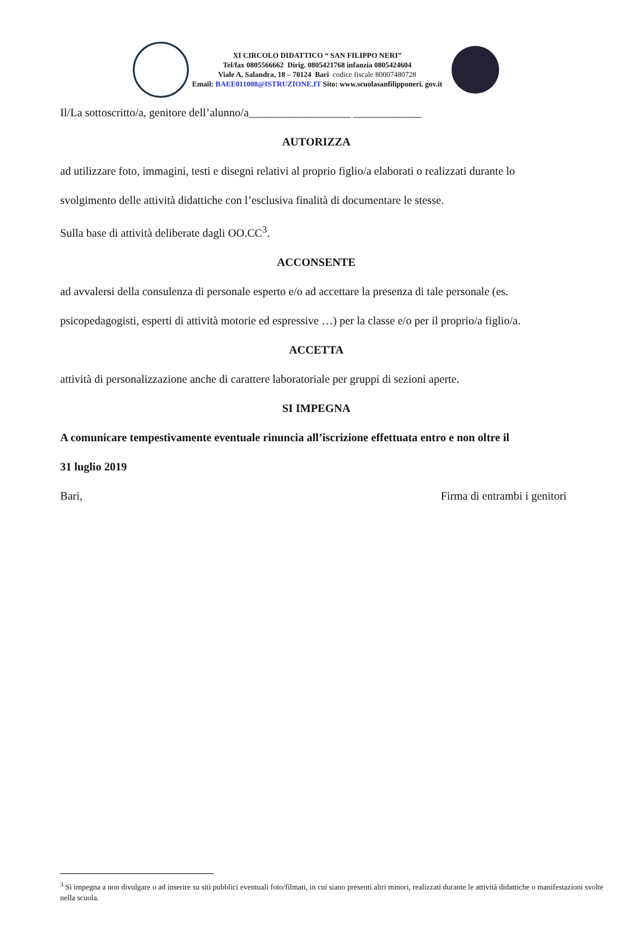XI CIRCOLO DIDATTICO “ SAN FILIPPO NERI”
Tel/fax 0805566662 Dirig. 0805421768 infanzia 0805424604
Viale A. Salandra, 18 – 70124 Bari codice fiscale 80007480728
Email: BAEE011008@ISTRUZIONE.IT Sito: www.scuolasanfilipponeri. gov.it
Il/La sottoscritto/a, genitore dell’alunno/a__________________ ____________
AUTORIZZA
ad utilizzare foto, immagini, testi e disegni relativi al proprio figlio/a elaborati o realizzati durante lo
svolgimento delle attività didattiche con l’esclusiva finalità di documentare le stesse.
Sulla base di attività deliberate dagli OO.CC<sup>3</sup>.
ACCONSENTE
ad avvalersi della consulenza di personale esperto e/o ad accettare la presenza di tale personale (es.
psicopedagogisti, esperti di attività motorie ed espressive …) per la classe e/o per il proprio/a figlio/a.
ACCETTA
attività di personalizzazione anche di carattere laboratoriale per gruppi di sezioni aperte.
SI IMPEGNA
A comunicare tempestivamente eventuale rinuncia all’iscrizione effettuata entro e non oltre il
31 luglio 2019
Bari, Firma di entrambi i genitori
<sup>3</sup> Si impegna a non divulgare o ad inserire su siti pubblici eventuali foto/filmati, in cui siano presenti altri minori, realizzati durante le attività didattiche o manifestazioni svolte nella scuola.